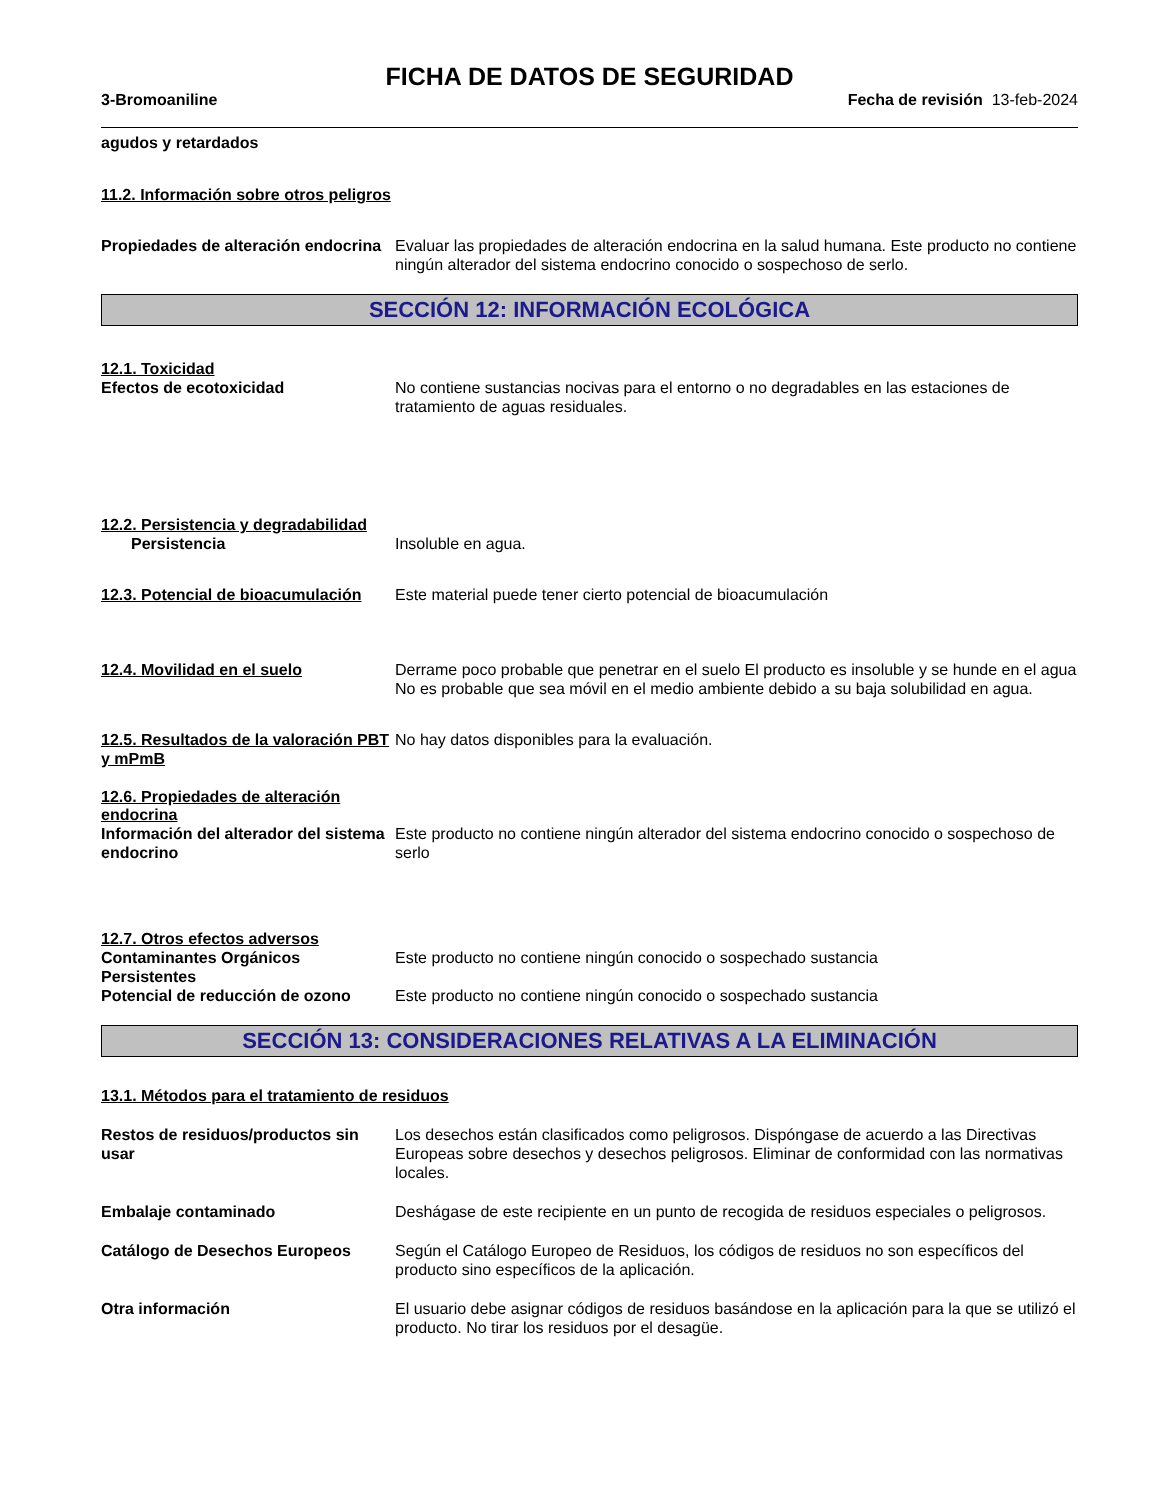FICHA DE DATOS DE SEGURIDAD
3-Bromoaniline Fecha de revisión 13-feb-2024
agudos y retardados
11.2. Información sobre otros peligros
Propiedades de alteración endocrina
Evaluar las propiedades de alteración endocrina en la salud humana. Este producto no contiene ningún alterador del sistema endocrino conocido o sospechoso de serlo.
SECCIÓN 12: INFORMACIÓN ECOLÓGICA
12.1. Toxicidad
Efectos de ecotoxicidad No contiene sustancias nocivas para el entorno o no degradables en las estaciones de tratamiento de aguas residuales.
12.2. Persistencia y degradabilidad
Persistencia Insoluble en agua.
12.3. Potencial de bioacumulación
Este material puede tener cierto potencial de bioacumulación
12.4. Movilidad en el suelo Derrame poco probable que penetrar en el suelo El producto es insoluble y se hunde en el agua No es probable que sea móvil en el medio ambiente debido a su baja solubilidad en agua.
12.5. Resultados de la valoración PBT y mPmB
No hay datos disponibles para la evaluación.
12.6. Propiedades de alteración endocrina
Información del alterador del sistema endocrino
Este producto no contiene ningún alterador del sistema endocrino conocido o sospechoso de serlo
12.7. Otros efectos adversos
Contaminantes Orgánicos Persistentes
Este producto no contiene ningún conocido o sospechado sustancia
Potencial de reducción de ozono
Este producto no contiene ningún conocido o sospechado sustancia
SECCIÓN 13: CONSIDERACIONES RELATIVAS A LA ELIMINACIÓN
13.1. Métodos para el tratamiento de residuos
Restos de residuos/productos sin usar
Los desechos están clasificados como peligrosos. Dispóngase de acuerdo a las Directivas Europeas sobre desechos y desechos peligrosos. Eliminar de conformidad con las normativas locales.
Embalaje contaminado Deshágase de este recipiente en un punto de recogida de residuos especiales o peligrosos.
Catálogo de Desechos Europeos Según el Catálogo Europeo de Residuos, los códigos de residuos no son específicos del producto sino específicos de la aplicación.
Otra información El usuario debe asignar códigos de residuos basándose en la aplicación para la que se utilizó el producto. No tirar los residuos por el desagüe.